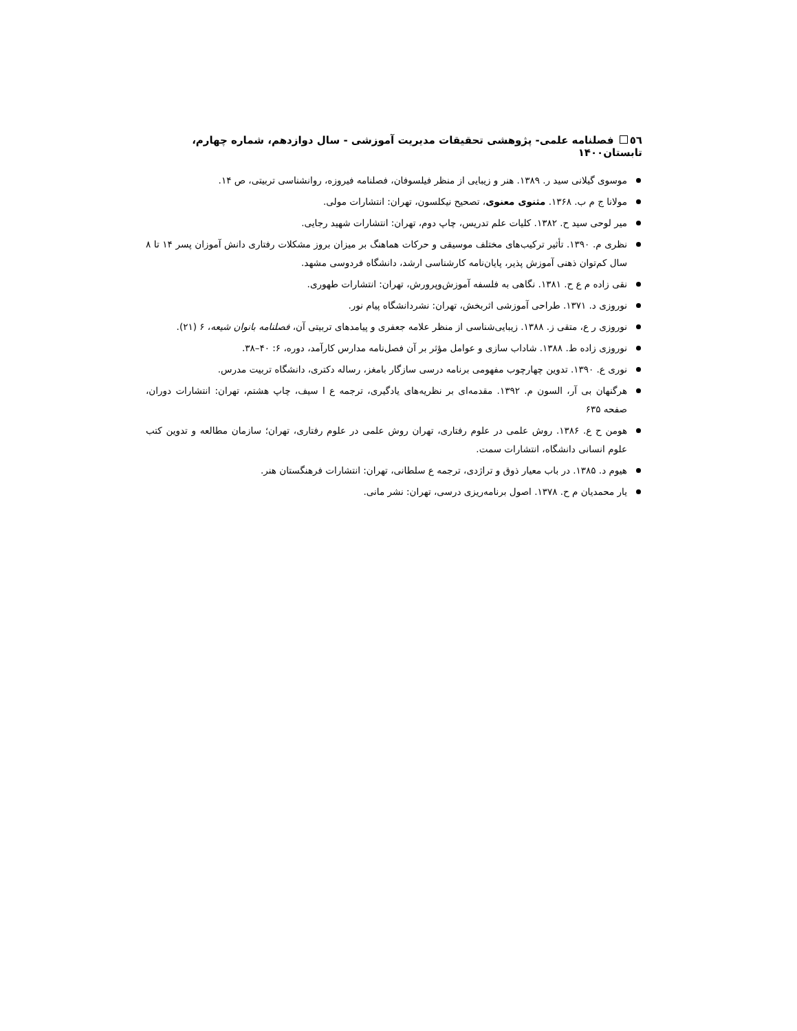٥٦ فصلنامه علمی- پژوهشی تحقیقات مدیریت آموزشی - سال دوازدهم، شماره چهارم، تابستان۱۴۰۰
موسوی گیلانی سید ر. ۱۳۸۹. هنر و زیبایی از منظر فیلسوفان، فصلنامه فیروزه، روانشناسی تربیتی، ص ۱۴.
مولانا ج م ب. ۱۳۶۸. مثنوی معنوی، تصحیح نیکلسون، تهران: انتشارات مولی.
میر لوحی سید ح. ۱۳۸۲. کلیات علم تدریس، چاپ دوم، تهران: انتشارات شهید رجایی.
نظری م. ۱۳۹۰. تأثیر ترکیب‌های مختلف موسیقی و حرکات هماهنگ بر میزان بروز مشکلات رفتاری دانش آموزان پسر ۱۴ تا ۸ سال کم‌توان ذهنی آموزش پذیر، پایان‌نامه کارشناسی ارشد، دانشگاه فردوسی مشهد.
نقی زاده م ع ح. ۱۳۸۱. نگاهی به فلسفه آموزش‌وپرورش، تهران: انتشارات طهوری.
نوروزی د. ۱۳۷۱. طراحی آموزشی اثربخش، تهران: نشردانشگاه پیام نور.
نوروزی ر ع، متقی ز. ۱۳۸۸. زیبایی‌شناسی از منظر علامه جعفری و پیامدهای تربیتی آن، فصلنامه بانوان شیعه، ۶ (۲۱).
نوروزی زاده ط. ۱۳۸۸. شاداب سازی و عوامل مؤثر بر آن فصل‌نامه مدارس کارآمد، دوره، ۶: ۴۰–۳۸.
نوری ع. ۱۳۹۰. تدوین چهارچوب مفهومی برنامه درسی سازگار بامغز، رساله دکتری، دانشگاه تربیت مدرس.
هرگنهان بی آر، السون م. ۱۳۹۲. مقدمه‌ای بر نظریه‌های یادگیری، ترجمه ع ا سیف، چاپ هشتم، تهران: انتشارات دوران، صفحه ۶۳۵
هومن ح ع. ۱۳۸۶. روش علمی در علوم رفتاری، تهران روش علمی در علوم رفتاری، تهران؛ سازمان مطالعه و تدوین کتب علوم انسانی دانشگاه، انتشارات سمت.
هیوم د. ۱۳۸۵. در باب معیار ذوق و تراژدی، ترجمه ع سلطانی، تهران: انتشارات فرهنگستان هنر.
یار محمدیان م ح. ۱۳۷۸. اصول برنامه‌ریزی درسی، تهران: نشر مانی.